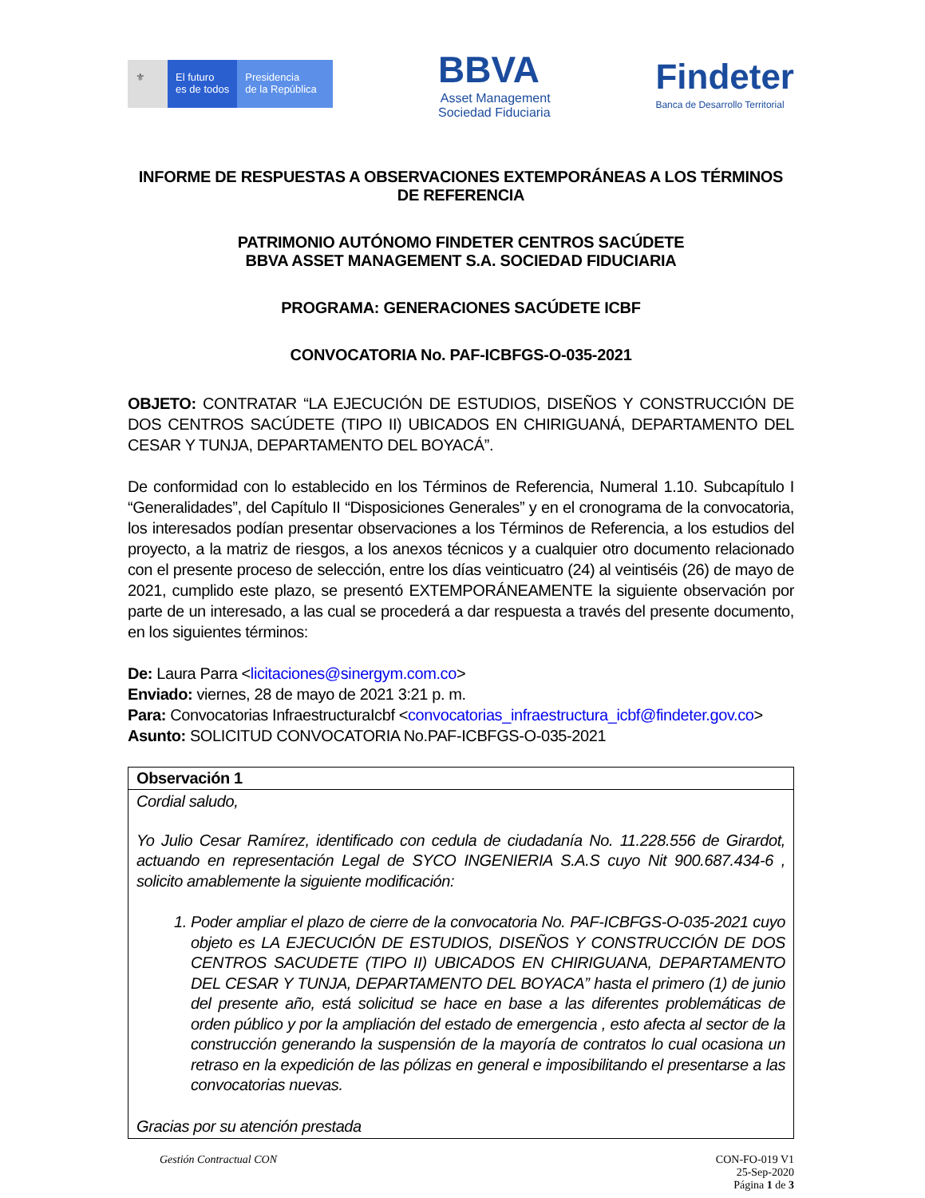⚜ El futuro
es de todos
Presidencia
de la República
BBVA
Asset Management
Sociedad Fiduciaria
Findeter
Banca de Desarrollo Territorial
INFORME DE RESPUESTAS A OBSERVACIONES EXTEMPORÁNEAS A LOS TÉRMINOS DE REFERENCIA
PATRIMONIO AUTÓNOMO FINDETER CENTROS SACÚDETE
BBVA ASSET MANAGEMENT S.A. SOCIEDAD FIDUCIARIA
PROGRAMA: GENERACIONES SACÚDETE ICBF
CONVOCATORIA No. PAF-ICBFGS-O-035-2021
OBJETO: CONTRATAR “LA EJECUCIÓN DE ESTUDIOS, DISEÑOS Y CONSTRUCCIÓN DE DOS CENTROS SACÚDETE (TIPO II) UBICADOS EN CHIRIGUANÁ, DEPARTAMENTO DEL CESAR Y TUNJA, DEPARTAMENTO DEL BOYACÁ”.
De conformidad con lo establecido en los Términos de Referencia, Numeral 1.10. Subcapítulo I “Generalidades”, del Capítulo II “Disposiciones Generales” y en el cronograma de la convocatoria, los interesados podían presentar observaciones a los Términos de Referencia, a los estudios del proyecto, a la matriz de riesgos, a los anexos técnicos y a cualquier otro documento relacionado con el presente proceso de selección, entre los días veinticuatro (24) al veintiséis (26) de mayo de 2021, cumplido este plazo, se presentó EXTEMPORÁNEAMENTE la siguiente observación por parte de un interesado, a las cual se procederá a dar respuesta a través del presente documento, en los siguientes términos:
De: Laura Parra <licitaciones@sinergym.com.co>
Enviado: viernes, 28 de mayo de 2021 3:21 p. m.
Para: Convocatorias InfraestructuraIcbf <convocatorias_infraestructura_icbf@findeter.gov.co>
Asunto: SOLICITUD CONVOCATORIA No.PAF-ICBFGS-O-035-2021
| Observación 1 |
| --- |
| Cordial saludo, Yo Julio Cesar Ramírez, identificado con cedula de ciudadanía No. 11.228.556 de Girardot, actuando en representación Legal de SYCO INGENIERIA S.A.S cuyo Nit 900.687.434-6 , solicito amablemente la siguiente modificación: 1. Poder ampliar el plazo de cierre de la convocatoria No. PAF-ICBFGS-O-035-2021 cuyo objeto es LA EJECUCIÓN DE ESTUDIOS, DISEÑOS Y CONSTRUCCIÓN DE DOS CENTROS SACUDETE (TIPO II) UBICADOS EN CHIRIGUANA, DEPARTAMENTO DEL CESAR Y TUNJA, DEPARTAMENTO DEL BOYACA” hasta el primero (1) de junio del presente año, está solicitud se hace en base a las diferentes problemáticas de orden público y por la ampliación del estado de emergencia , esto afecta al sector de la construcción generando la suspensión de la mayoría de contratos lo cual ocasiona un retraso en la expedición de las pólizas en general e imposibilitando el presentarse a las convocatorias nuevas. Gracias por su atención prestada |
Gestión Contractual CON CON-FO-019 V1
25-Sep-2020
Página 1 de 3